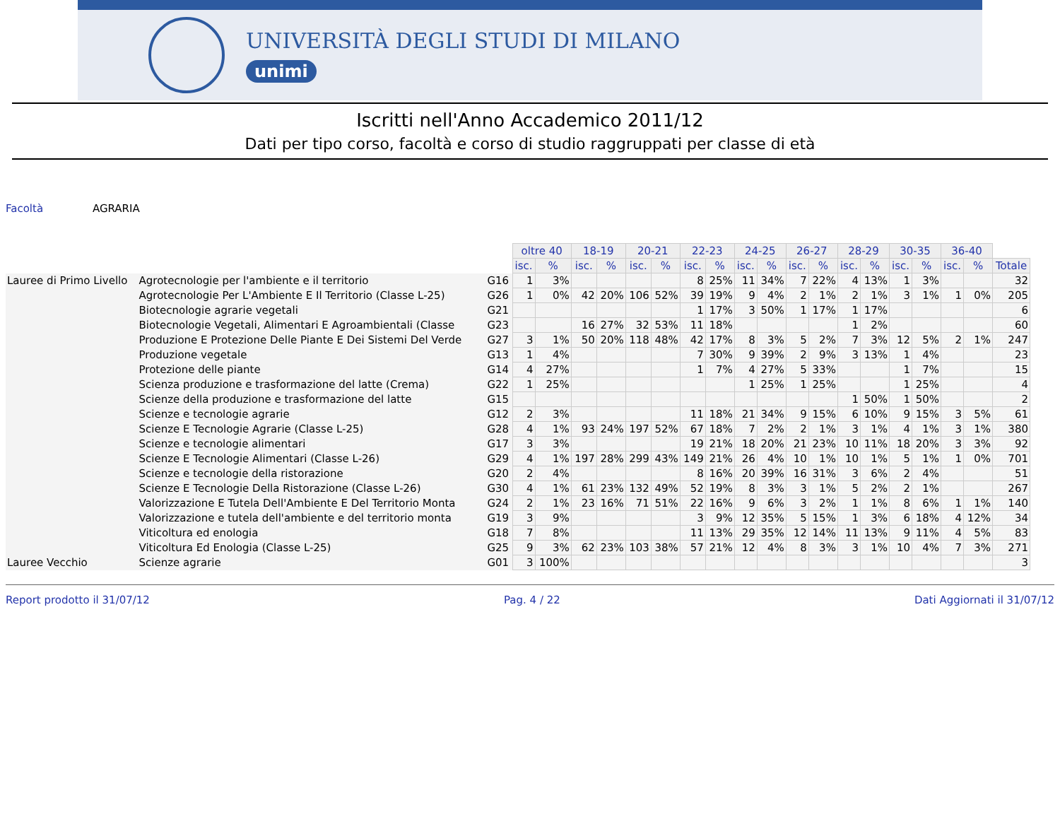UNIVERSITÀ DEGLI STUDI DI MILANO
unimi
Iscritti nell'Anno Accademico 2011/12
Dati per tipo corso, facoltà e corso di studio raggruppati per classe di età
Facoltà AGRARIA
| | | | oltre 40 | | 18-19 | | 20-21 | | 22-23 | | 24-25 | | 26-27 | | 28-29 | | 30-35 | | 36-40 | | |
| --- | --- | --- | --- | --- | --- | --- | --- | --- | --- | --- | --- | --- | --- | --- | --- | --- | --- | --- | --- | --- | --- |
| | | | isc. | % | isc. | % | isc. | % | isc. | % | isc. | % | isc. | % | isc. | % | isc. | % | isc. | % | Totale |
| Lauree di Primo Livello | Agrotecnologie per l'ambiente e il territorio | G16 | 1 | 3% | | | | | 8 | 25% | 11 | 34% | 7 | 22% | 4 | 13% | 1 | 3% | | | 32 |
| | Agrotecnologie Per L'Ambiente E Il Territorio (Classe L-25) | G26 | 1 | 0% | 42 | 20% | 106 | 52% | 39 | 19% | 9 | 4% | 2 | 1% | 2 | 1% | 3 | 1% | 1 | 0% | 205 |
| | Biotecnologie agrarie vegetali | G21 | | | | | | | 1 | 17% | 3 | 50% | 1 | 17% | 1 | 17% | | | | | 6 |
| | Biotecnologie Vegetali, Alimentari E Agroambientali (Classe | G23 | | | 16 | 27% | 32 | 53% | 11 | 18% | | | | | 1 | 2% | | | | | 60 |
| | Produzione E Protezione Delle Piante E Dei Sistemi Del Verde | G27 | 3 | 1% | 50 | 20% | 118 | 48% | 42 | 17% | 8 | 3% | 5 | 2% | 7 | 3% | 12 | 5% | 2 | 1% | 247 |
| | Produzione vegetale | G13 | 1 | 4% | | | | | 7 | 30% | 9 | 39% | 2 | 9% | 3 | 13% | 1 | 4% | | | 23 |
| | Protezione delle piante | G14 | 4 | 27% | | | | | 1 | 7% | 4 | 27% | 5 | 33% | | | 1 | 7% | | | 15 |
| | Scienza produzione e trasformazione del latte (Crema) | G22 | 1 | 25% | | | | | | | 1 | 25% | 1 | 25% | | | 1 | 25% | | | 4 |
| | Scienze della produzione e trasformazione del latte | G15 | | | | | | | | | | | | | 1 | 50% | 1 | 50% | | | 2 |
| | Scienze e tecnologie agrarie | G12 | 2 | 3% | | | | | 11 | 18% | 21 | 34% | 9 | 15% | 6 | 10% | 9 | 15% | 3 | 5% | 61 |
| | Scienze E Tecnologie Agrarie (Classe L-25) | G28 | 4 | 1% | 93 | 24% | 197 | 52% | 67 | 18% | 7 | 2% | 2 | 1% | 3 | 1% | 4 | 1% | 3 | 1% | 380 |
| | Scienze e tecnologie alimentari | G17 | 3 | 3% | | | | | 19 | 21% | 18 | 20% | 21 | 23% | 10 | 11% | 18 | 20% | 3 | 3% | 92 |
| | Scienze E Tecnologie Alimentari (Classe L-26) | G29 | 4 | 1% | 197 | 28% | 299 | 43% | 149 | 21% | 26 | 4% | 10 | 1% | 10 | 1% | 5 | 1% | 1 | 0% | 701 |
| | Scienze e tecnologie della ristorazione | G20 | 2 | 4% | | | | | 8 | 16% | 20 | 39% | 16 | 31% | 3 | 6% | 2 | 4% | | | 51 |
| | Scienze E Tecnologie Della Ristorazione (Classe L-26) | G30 | 4 | 1% | 61 | 23% | 132 | 49% | 52 | 19% | 8 | 3% | 3 | 1% | 5 | 2% | 2 | 1% | | | 267 |
| | Valorizzazione E Tutela Dell'Ambiente E Del Territorio Monta | G24 | 2 | 1% | 23 | 16% | 71 | 51% | 22 | 16% | 9 | 6% | 3 | 2% | 1 | 1% | 8 | 6% | 1 | 1% | 140 |
| | Valorizzazione e tutela dell'ambiente e del territorio monta | G19 | 3 | 9% | | | | | 3 | 9% | 12 | 35% | 5 | 15% | 1 | 3% | 6 | 18% | 4 | 12% | 34 |
| | Viticoltura ed enologia | G18 | 7 | 8% | | | | | 11 | 13% | 29 | 35% | 12 | 14% | 11 | 13% | 9 | 11% | 4 | 5% | 83 |
| | Viticoltura Ed Enologia (Classe L-25) | G25 | 9 | 3% | 62 | 23% | 103 | 38% | 57 | 21% | 12 | 4% | 8 | 3% | 3 | 1% | 10 | 4% | 7 | 3% | 271 |
| Lauree Vecchio | Scienze agrarie | G01 | 3 | 100% | | | | | | | | | | | | | | | | | 3 |
Report prodotto il 31/07/12 Pag. 4 / 22 Dati Aggiornati il 31/07/12